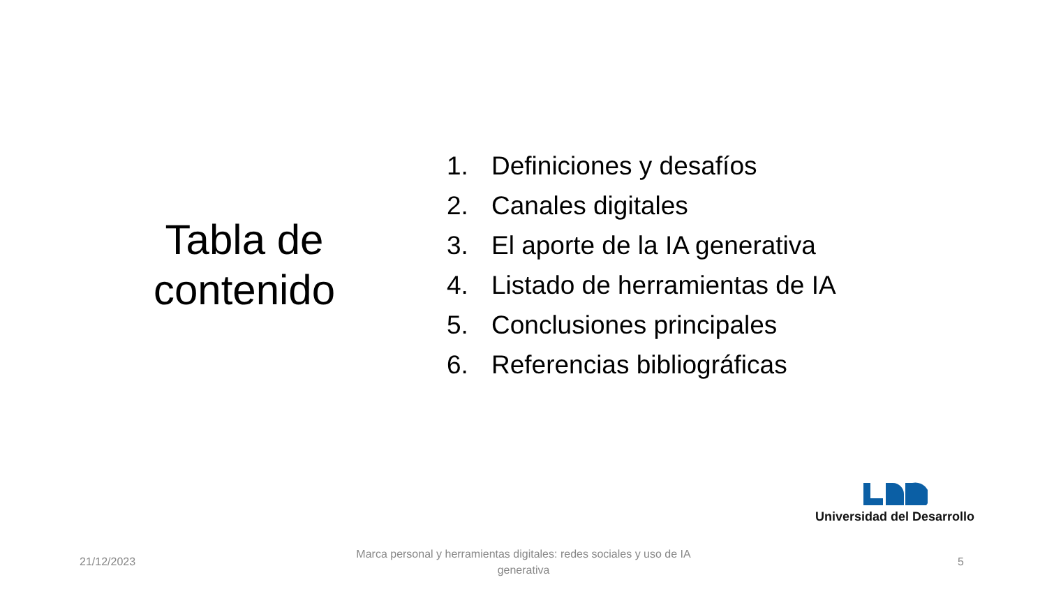Tabla de contenido
1. Definiciones y desafíos
2. Canales digitales
3. El aporte de la IA generativa
4. Listado de herramientas de IA
5. Conclusiones principales
6. Referencias bibliográficas
Universidad del Desarrollo
21/12/2023
Marca personal y herramientas digitales: redes sociales y uso de IA generativa
5